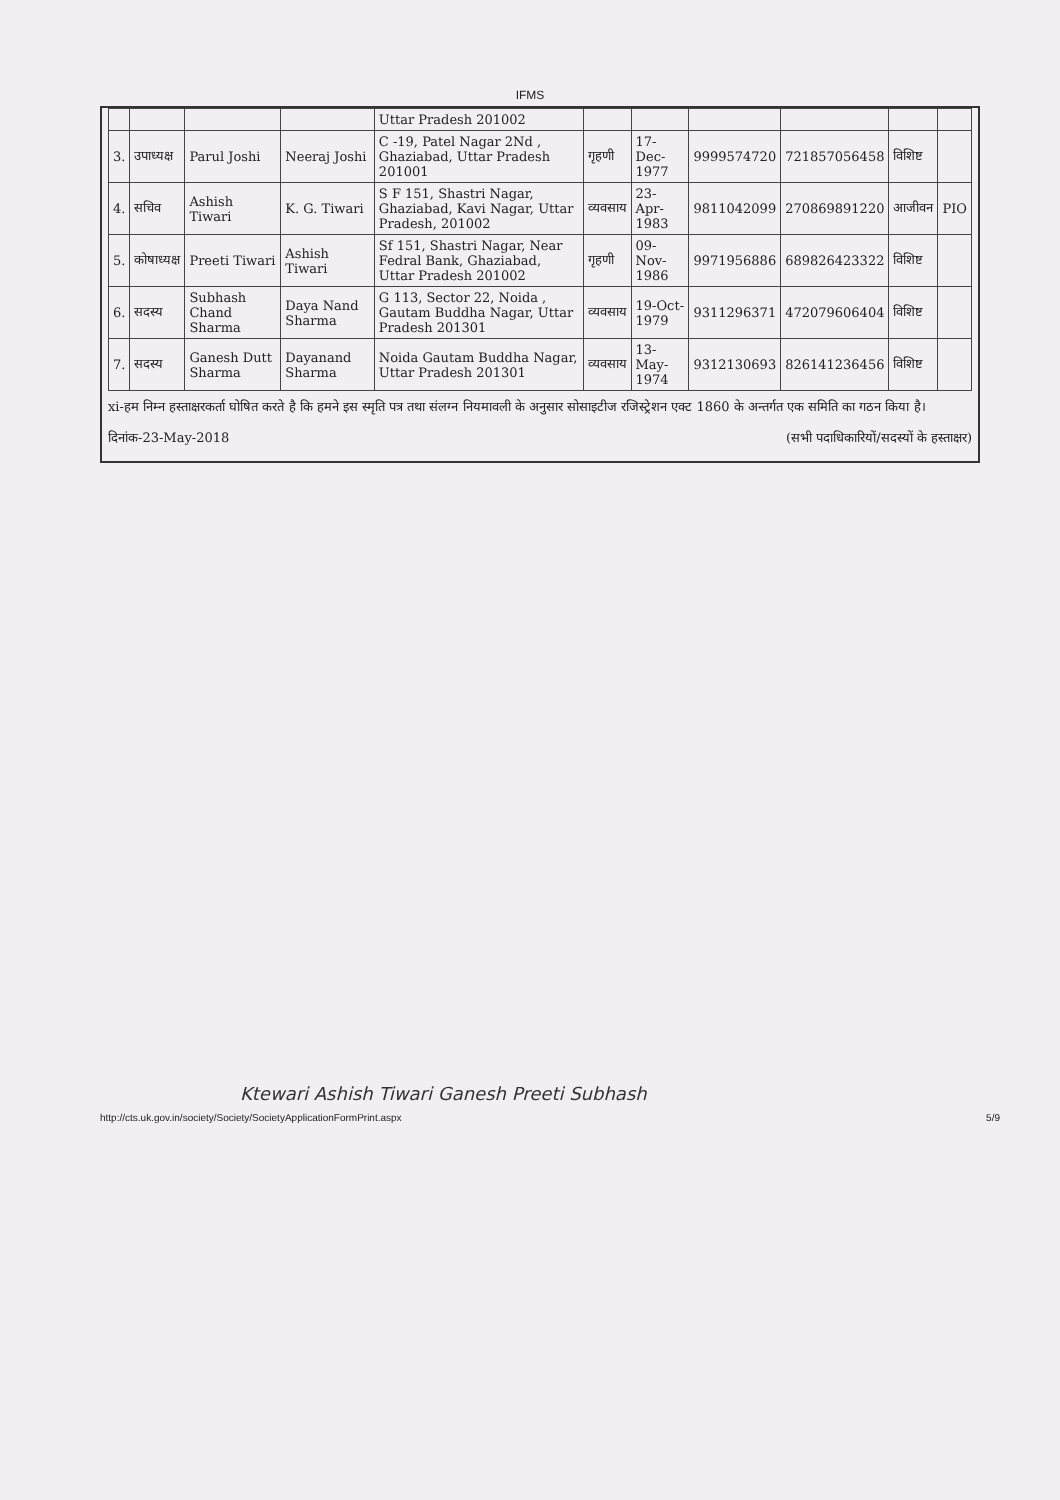IFMS
| | | | | Uttar Pradesh 201002 | | | | | | |
| 3. | उपाध्यक्ष | Parul Joshi | Neeraj Joshi | C -19, Patel Nagar 2Nd , Ghaziabad, Uttar Pradesh 201001 | गृहणी | 17-Dec-1977 | 9999574720 | 721857056458 | विशिष्ट | |
| 4. | सचिव | Ashish Tiwari | K. G. Tiwari | S F 151, Shastri Nagar, Ghaziabad, Kavi Nagar, Uttar Pradesh, 201002 | व्यवसाय | 23-Apr-1983 | 9811042099 | 270869891220 | आजीवन | PIO |
| 5. | कोषाध्यक्ष | Preeti Tiwari | Ashish Tiwari | Sf 151, Shastri Nagar, Near Fedral Bank, Ghaziabad, Uttar Pradesh 201002 | गृहणी | 09-Nov-1986 | 9971956886 | 689826423322 | विशिष्ट | |
| 6. | सदस्य | Subhash Chand Sharma | Daya Nand Sharma | G 113, Sector 22, Noida , Gautam Buddha Nagar, Uttar Pradesh 201301 | व्यवसाय | 19-Oct-1979 | 9311296371 | 472079606404 | विशिष्ट | |
| 7. | सदस्य | Ganesh Dutt Sharma | Dayanand Sharma | Noida Gautam Buddha Nagar, Uttar Pradesh 201301 | व्यवसाय | 13-May-1974 | 9312130693 | 826141236456 | विशिष्ट | |
xi-हम निम्न हस्ताक्षरकर्ता घोषित करते है कि हमने इस स्मृति पत्र तथा संलग्न नियमावली के अनुसार सोसाइटीज रजिस्ट्रेशन एक्ट 1860 के अन्तर्गत एक समिति का गठन किया है।
दिनांक-23-May-2018 (सभी पदाधिकारियों/सदस्यों के हस्ताक्षर)
Ktewari Ashish Tiwari Ganesh Preeti Subhash
http://cts.uk.gov.in/society/Society/SocietyApplicationFormPrint.aspx 5/9